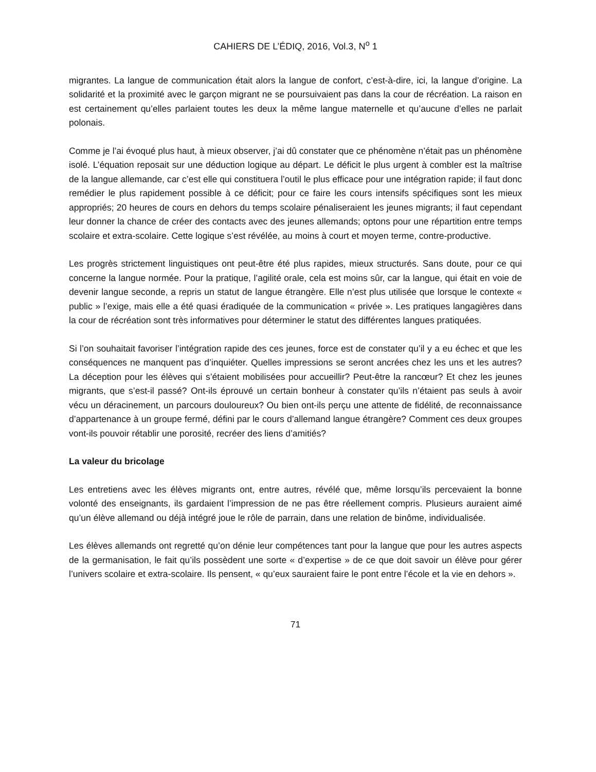CAHIERS DE L’ÉDIQ, 2016, Vol.3, N<sup>o</sup> 1
migrantes. La langue de communication était alors la langue de confort, c’est-à-dire, ici, la langue d’origine. La solidarité et la proximité avec le garçon migrant ne se poursuivaient pas dans la cour de récréation. La raison en est certainement qu’elles parlaient toutes les deux la même langue maternelle et qu’aucune d’elles ne parlait polonais.
Comme je l’ai évoqué plus haut, à mieux observer, j’ai dû constater que ce phénomène n’était pas un phénomène isolé. L’équation reposait sur une déduction logique au départ. Le déficit le plus urgent à combler est la maîtrise de la langue allemande, car c’est elle qui constituera l’outil le plus efficace pour une intégration rapide; il faut donc remédier le plus rapidement possible à ce déficit; pour ce faire les cours intensifs spécifiques sont les mieux appropriés; 20 heures de cours en dehors du temps scolaire pénaliseraient les jeunes migrants; il faut cependant leur donner la chance de créer des contacts avec des jeunes allemands; optons pour une répartition entre temps scolaire et extra-scolaire. Cette logique s’est révélée, au moins à court et moyen terme, contre-productive.
Les progrès strictement linguistiques ont peut-être été plus rapides, mieux structurés. Sans doute, pour ce qui concerne la langue normée. Pour la pratique, l’agilité orale, cela est moins sûr, car la langue, qui était en voie de devenir langue seconde, a repris un statut de langue étrangère. Elle n’est plus utilisée que lorsque le contexte « public » l’exige, mais elle a été quasi éradiquée de la communication « privée ». Les pratiques langagières dans la cour de récréation sont très informatives pour déterminer le statut des différentes langues pratiquées.
Si l’on souhaitait favoriser l’intégration rapide des ces jeunes, force est de constater qu’il y a eu échec et que les conséquences ne manquent pas d’inquiéter. Quelles impressions se seront ancrées chez les uns et les autres? La déception pour les élèves qui s’étaient mobilisées pour accueillir? Peut-être la rancœur? Et chez les jeunes migrants, que s’est-il passé? Ont-ils éprouvé un certain bonheur à constater qu’ils n’étaient pas seuls à avoir vécu un déracinement, un parcours douloureux? Ou bien ont-ils perçu une attente de fidélité, de reconnaissance d’appartenance à un groupe fermé, défini par le cours d’allemand langue étrangère? Comment ces deux groupes vont-ils pouvoir rétablir une porosité, recréer des liens d’amitiés?
La valeur du bricolage
Les entretiens avec les élèves migrants ont, entre autres, révélé que, même lorsqu’ils percevaient la bonne volonté des enseignants, ils gardaient l’impression de ne pas être réellement compris. Plusieurs auraient aimé qu’un élève allemand ou déjà intégré joue le rôle de parrain, dans une relation de binôme, individualisée.
Les élèves allemands ont regretté qu’on dénie leur compétences tant pour la langue que pour les autres aspects de la germanisation, le fait qu’ils possèdent une sorte « d’expertise » de ce que doit savoir un élève pour gérer l’univers scolaire et extra-scolaire. Ils pensent, « qu’eux sauraient faire le pont entre l’école et la vie en dehors ».
71